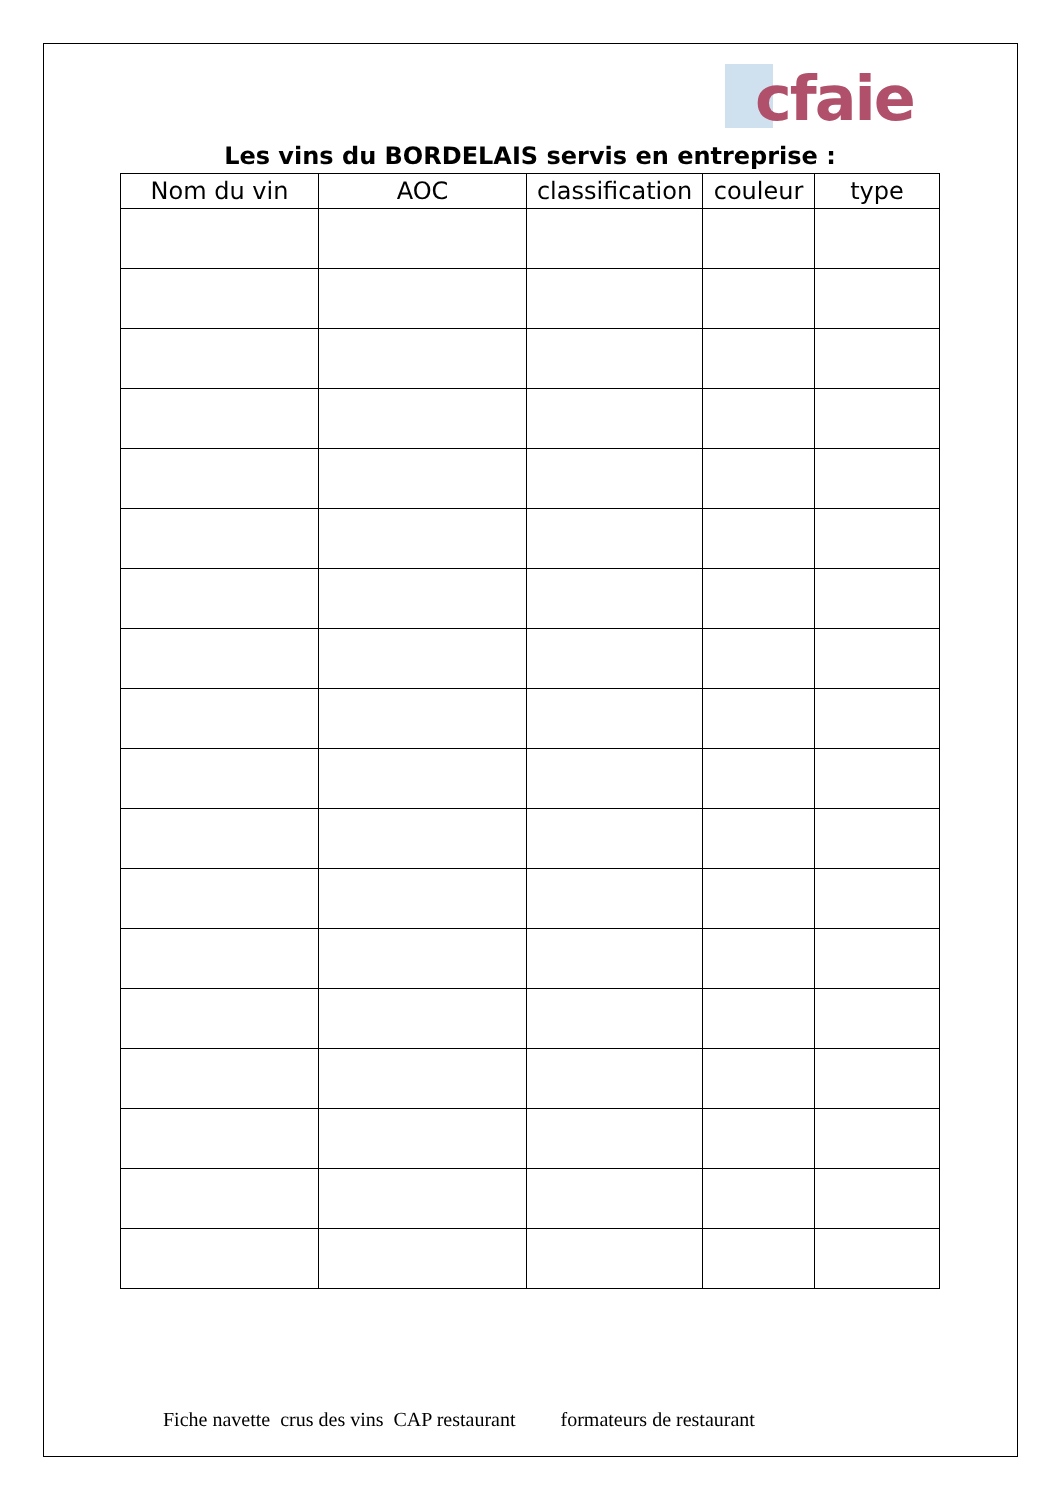cfaie
Les vins du BORDELAIS servis en entreprise :
| Nom du vin | AOC | classification | couleur | type |
| --- | --- | --- | --- | --- |
Fiche navette crus des vins CAP restaurant formateurs de restaurant